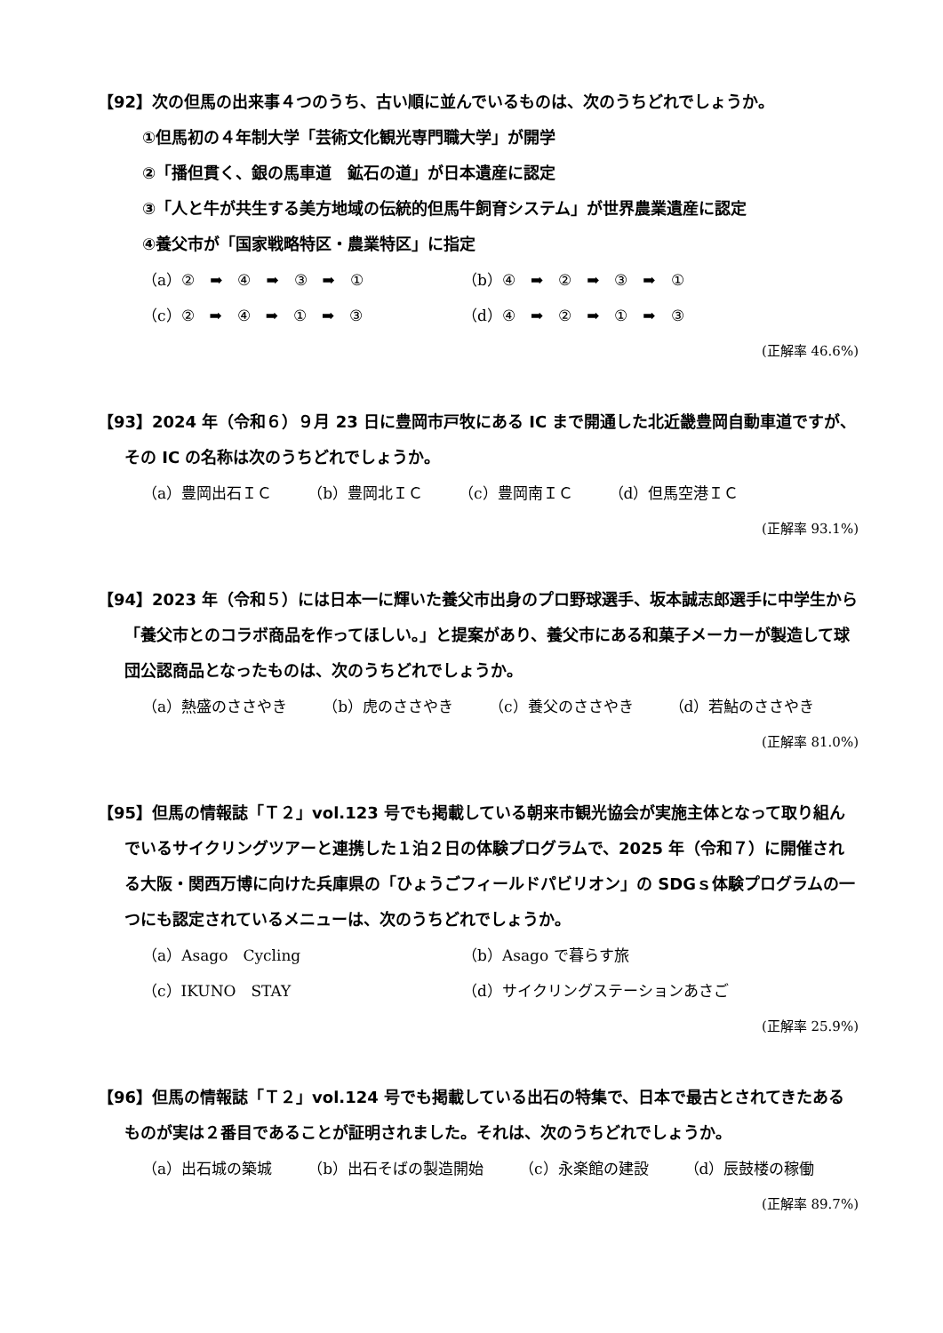【92】次の但馬の出来事４つのうち、古い順に並んでいるものは、次のうちどれでしょうか。
①但馬初の４年制大学「芸術文化観光専門職大学」が開学
②「播但貫く、銀の馬車道　鉱石の道」が日本遺産に認定
③「人と牛が共生する美方地域の伝統的但馬牛飼育システム」が世界農業遺産に認定
④養父市が「国家戦略特区・農業特区」に指定
（a）②　➡　④　➡　③　➡　① （b）④　➡　②　➡　③　➡　①
（c）②　➡　④　➡　①　➡　③ （d）④　➡　②　➡　①　➡　③
(正解率 46.6%)
【93】2024 年（令和６）９月 23 日に豊岡市戸牧にある IC まで開通した北近畿豊岡自動車道ですが、その IC の名称は次のうちどれでしょうか。
（a）豊岡出石ＩＣ （b）豊岡北ＩＣ （c）豊岡南ＩＣ （d）但馬空港ＩＣ
(正解率 93.1%)
【94】2023 年（令和５）には日本一に輝いた養父市出身のプロ野球選手、坂本誠志郎選手に中学生から「養父市とのコラボ商品を作ってほしい。」と提案があり、養父市にある和菓子メーカーが製造して球団公認商品となったものは、次のうちどれでしょうか。
（a）熱盛のささやき （b）虎のささやき （c）養父のささやき （d）若鮎のささやき
(正解率 81.0%)
【95】但馬の情報誌「Ｔ２」vol.123 号でも掲載している朝来市観光協会が実施主体となって取り組んでいるサイクリングツアーと連携した１泊２日の体験プログラムで、2025 年（令和７）に開催される大阪・関西万博に向けた兵庫県の「ひょうごフィールドパビリオン」の SDGｓ体験プログラムの一つにも認定されているメニューは、次のうちどれでしょうか。
（a）Asago　Cycling （b）Asago で暮らす旅
（c）IKUNO　STAY （d）サイクリングステーションあさご
(正解率 25.9%)
【96】但馬の情報誌「Ｔ２」vol.124 号でも掲載している出石の特集で、日本で最古とされてきたあるものが実は２番目であることが証明されました。それは、次のうちどれでしょうか。
（a）出石城の築城 （b）出石そばの製造開始 （c）永楽館の建設 （d）辰鼓楼の稼働
(正解率 89.7%)